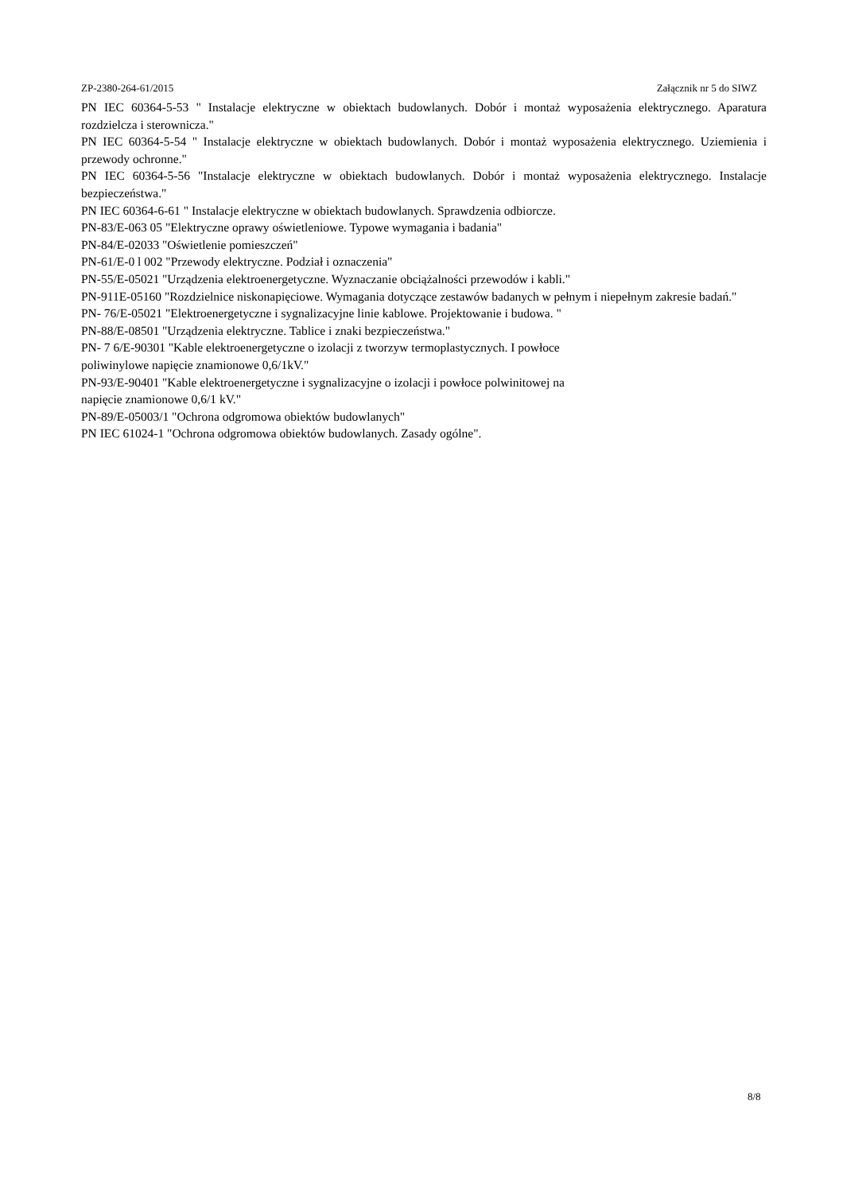ZP-2380-264-61/2015 Załącznik nr 5 do SIWZ
PN IEC 60364-5-53 " Instalacje elektryczne w obiektach budowlanych. Dobór i montaż wyposażenia elektrycznego. Aparatura rozdzielcza i sterownicza."
PN IEC 60364-5-54 " Instalacje elektryczne w obiektach budowlanych. Dobór i montaż wyposażenia elektrycznego. Uziemienia i przewody ochronne."
PN IEC 60364-5-56 "Instalacje elektryczne w obiektach budowlanych. Dobór i montaż wyposażenia elektrycznego. Instalacje bezpieczeństwa."
PN IEC 60364-6-61 " Instalacje elektryczne w obiektach budowlanych. Sprawdzenia odbiorcze.
PN-83/E-063 05 "Elektryczne oprawy oświetleniowe. Typowe wymagania i badania"
PN-84/E-02033 "Oświetlenie pomieszczeń"
PN-61/E-0 l 002 "Przewody elektryczne. Podział i oznaczenia"
PN-55/E-05021 "Urządzenia elektroenergetyczne. Wyznaczanie obciążalności przewodów i kabli."
PN-911E-05160 "Rozdzielnice niskonapięciowe. Wymagania dotyczące zestawów badanych w pełnym i niepełnym zakresie badań."
PN- 76/E-05021 "Elektroenergetyczne i sygnalizacyjne linie kablowe. Projektowanie i budowa. "
PN-88/E-08501 "Urządzenia elektryczne. Tablice i znaki bezpieczeństwa."
PN- 7 6/E-90301 "Kable elektroenergetyczne o izolacji z tworzyw termoplastycznych. I powłoce
poliwinylowe napięcie znamionowe 0,6/1kV."
PN-93/E-90401 "Kable elektroenergetyczne i sygnalizacyjne o izolacji i powłoce polwinitowej na
napięcie znamionowe 0,6/1 kV."
PN-89/E-05003/1 "Ochrona odgromowa obiektów budowlanych"
PN IEC 61024-1 "Ochrona odgromowa obiektów budowlanych. Zasady ogólne".
8/8